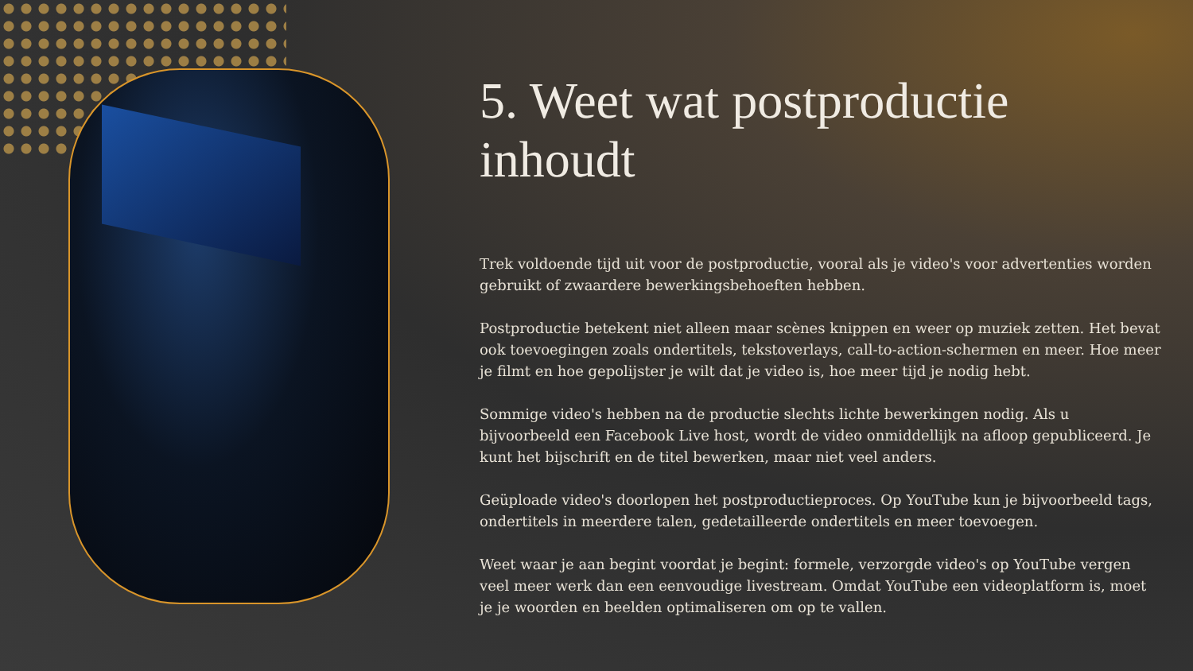5. Weet wat postproductie inhoudt
Trek voldoende tijd uit voor de postproductie, vooral als je video's voor advertenties worden gebruikt of zwaardere bewerkingsbehoeften hebben.
Postproductie betekent niet alleen maar scènes knippen en weer op muziek zetten. Het bevat ook toevoegingen zoals ondertitels, tekstoverlays, call-to-action-schermen en meer. Hoe meer je filmt en hoe gepolijster je wilt dat je video is, hoe meer tijd je nodig hebt.
Sommige video's hebben na de productie slechts lichte bewerkingen nodig. Als u bijvoorbeeld een Facebook Live host, wordt de video onmiddellijk na afloop gepubliceerd. Je kunt het bijschrift en de titel bewerken, maar niet veel anders.
Geüploade video's doorlopen het postproductieproces. Op YouTube kun je bijvoorbeeld tags, ondertitels in meerdere talen, gedetailleerde ondertitels en meer toevoegen.
Weet waar je aan begint voordat je begint: formele, verzorgde video's op YouTube vergen veel meer werk dan een eenvoudige livestream. Omdat YouTube een videoplatform is, moet je je woorden en beelden optimaliseren om op te vallen.